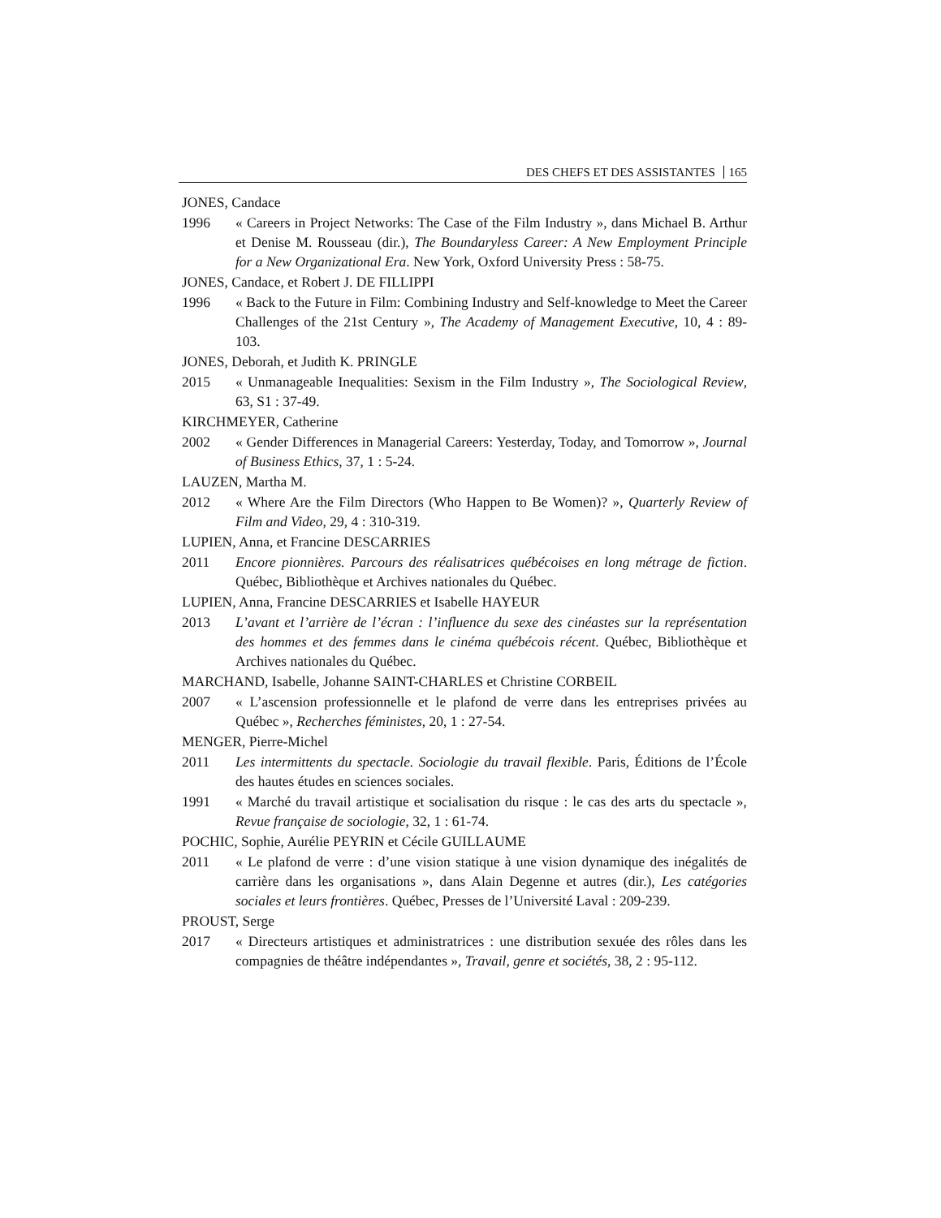DES CHEFS ET DES ASSISTANTES 165
JONES, Candace
1996 « Careers in Project Networks: The Case of the Film Industry », dans Michael B. Arthur et Denise M. Rousseau (dir.), The Boundaryless Career: A New Employment Principle for a New Organizational Era. New York, Oxford University Press : 58-75.
JONES, Candace, et Robert J. DE FILLIPPI
1996 « Back to the Future in Film: Combining Industry and Self-knowledge to Meet the Career Challenges of the 21st Century », The Academy of Management Executive, 10, 4 : 89-103.
JONES, Deborah, et Judith K. PRINGLE
2015 « Unmanageable Inequalities: Sexism in the Film Industry », The Sociological Review, 63, S1 : 37-49.
KIRCHMEYER, Catherine
2002 « Gender Differences in Managerial Careers: Yesterday, Today, and Tomorrow », Journal of Business Ethics, 37, 1 : 5-24.
LAUZEN, Martha M.
2012 « Where Are the Film Directors (Who Happen to Be Women)? », Quarterly Review of Film and Video, 29, 4 : 310-319.
LUPIEN, Anna, et Francine DESCARRIES
2011 Encore pionnières. Parcours des réalisatrices québécoises en long métrage de fiction. Québec, Bibliothèque et Archives nationales du Québec.
LUPIEN, Anna, Francine DESCARRIES et Isabelle HAYEUR
2013 L’avant et l’arrière de l’écran : l’influence du sexe des cinéastes sur la représentation des hommes et des femmes dans le cinéma québécois récent. Québec, Bibliothèque et Archives nationales du Québec.
MARCHAND, Isabelle, Johanne SAINT-CHARLES et Christine CORBEIL
2007 « L’ascension professionnelle et le plafond de verre dans les entreprises privées au Québec », Recherches féministes, 20, 1 : 27-54.
MENGER, Pierre-Michel
2011 Les intermittents du spectacle. Sociologie du travail flexible. Paris, Éditions de l’École des hautes études en sciences sociales.
1991 « Marché du travail artistique et socialisation du risque : le cas des arts du spectacle », Revue française de sociologie, 32, 1 : 61-74.
POCHIC, Sophie, Aurélie PEYRIN et Cécile GUILLAUME
2011 « Le plafond de verre : d’une vision statique à une vision dynamique des inégalités de carrière dans les organisations », dans Alain Degenne et autres (dir.), Les catégories sociales et leurs frontières. Québec, Presses de l’Université Laval : 209-239.
PROUST, Serge
2017 « Directeurs artistiques et administratrices : une distribution sexuée des rôles dans les compagnies de théâtre indépendantes », Travail, genre et sociétés, 38, 2 : 95-112.